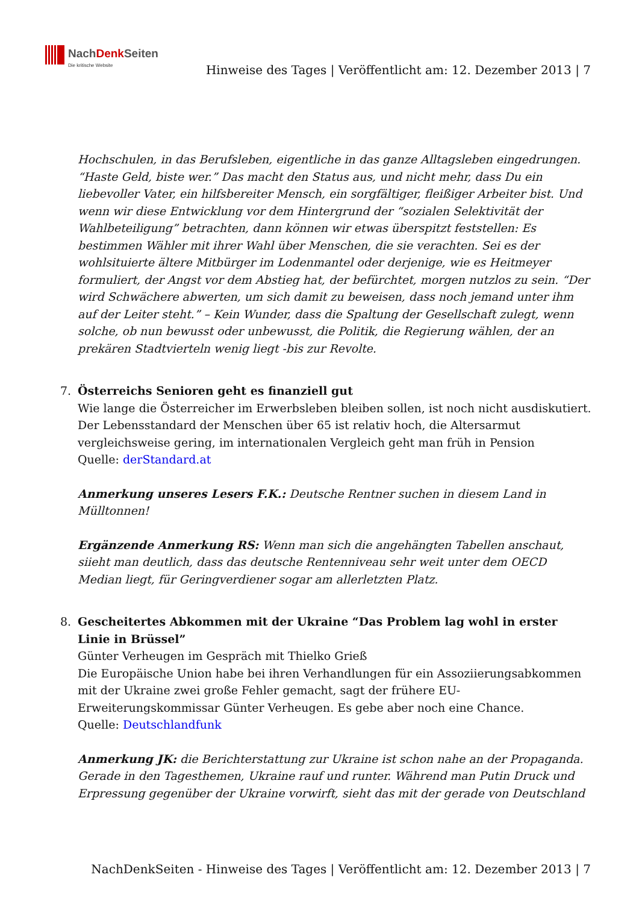NachDenk Seiten
Die kritische Website
Hinweise des Tages | Veröffentlicht am: 12. Dezember 2013 | 7
Hochschulen, in das Berufsleben, eigentliche in das ganze Alltagsleben eingedrungen. “Haste Geld, biste wer.” Das macht den Status aus, und nicht mehr, dass Du ein liebevoller Vater, ein hilfsbereiter Mensch, ein sorgfältiger, fleißiger Arbeiter bist. Und wenn wir diese Entwicklung vor dem Hintergrund der “sozialen Selektivität der Wahlbeteiligung” betrachten, dann können wir etwas überspitzt feststellen: Es bestimmen Wähler mit ihrer Wahl über Menschen, die sie verachten. Sei es der wohlsituierte ältere Mitbürger im Lodenmantel oder derjenige, wie es Heitmeyer formuliert, der Angst vor dem Abstieg hat, der befürchtet, morgen nutzlos zu sein. “Der wird Schwächere abwerten, um sich damit zu beweisen, dass noch jemand unter ihm auf der Leiter steht.” – Kein Wunder, dass die Spaltung der Gesellschaft zulegt, wenn solche, ob nun bewusst oder unbewusst, die Politik, die Regierung wählen, der an prekären Stadtvierteln wenig liegt -bis zur Revolte.
7. Österreichs Senioren geht es finanziell gut
Wie lange die Österreicher im Erwerbsleben bleiben sollen, ist noch nicht ausdiskutiert.
Der Lebensstandard der Menschen über 65 ist relativ hoch, die Altersarmut vergleichsweise gering, im internationalen Vergleich geht man früh in Pension
Quelle: derStandard.at
Anmerkung unseres Lesers F.K.: Deutsche Rentner suchen in diesem Land in Mülltonnen!
Ergänzende Anmerkung RS: Wenn man sich die angehängten Tabellen anschaut, siieht man deutlich, dass das deutsche Rentenniveau sehr weit unter dem OECD Median liegt, für Geringverdiener sogar am allerletzten Platz.
8. Gescheitertes Abkommen mit der Ukraine “Das Problem lag wohl in erster Linie in Brüssel”
Günter Verheugen im Gespräch mit Thielko Grieß
Die Europäische Union habe bei ihren Verhandlungen für ein Assoziierungsabkommen mit der Ukraine zwei große Fehler gemacht, sagt der frühere EU-Erweiterungskommissar Günter Verheugen. Es gebe aber noch eine Chance.
Quelle: Deutschlandfunk
Anmerkung JK: die Berichterstattung zur Ukraine ist schon nahe an der Propaganda. Gerade in den Tagesthemen, Ukraine rauf und runter. Während man Putin Druck und Erpressung gegenüber der Ukraine vorwirft, sieht das mit der gerade von Deutschland
NachDenkSeiten - Hinweise des Tages | Veröffentlicht am: 12. Dezember 2013 | 7